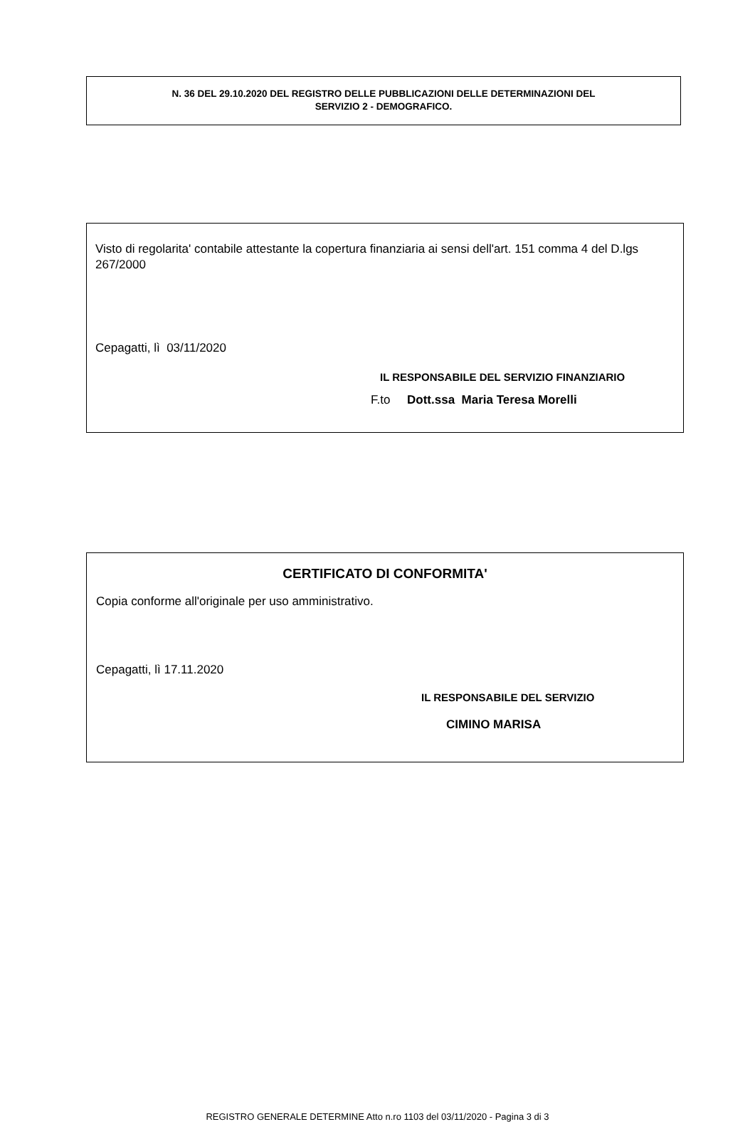N. 36 DEL 29.10.2020 DEL REGISTRO DELLE PUBBLICAZIONI DELLE DETERMINAZIONI DEL
SERVIZIO 2 - DEMOGRAFICO.
Visto di regolarita' contabile attestante la copertura finanziaria ai sensi dell'art. 151 comma 4 del D.lgs 267/2000
Cepagatti, lì 03/11/2020
IL RESPONSABILE DEL SERVIZIO FINANZIARIO
F.to Dott.ssa Maria Teresa Morelli
CERTIFICATO DI CONFORMITA'
Copia conforme all'originale per uso amministrativo.
Cepagatti, lì 17.11.2020
IL RESPONSABILE DEL SERVIZIO
CIMINO MARISA
REGISTRO GENERALE DETERMINE Atto n.ro 1103 del 03/11/2020 - Pagina 3 di 3